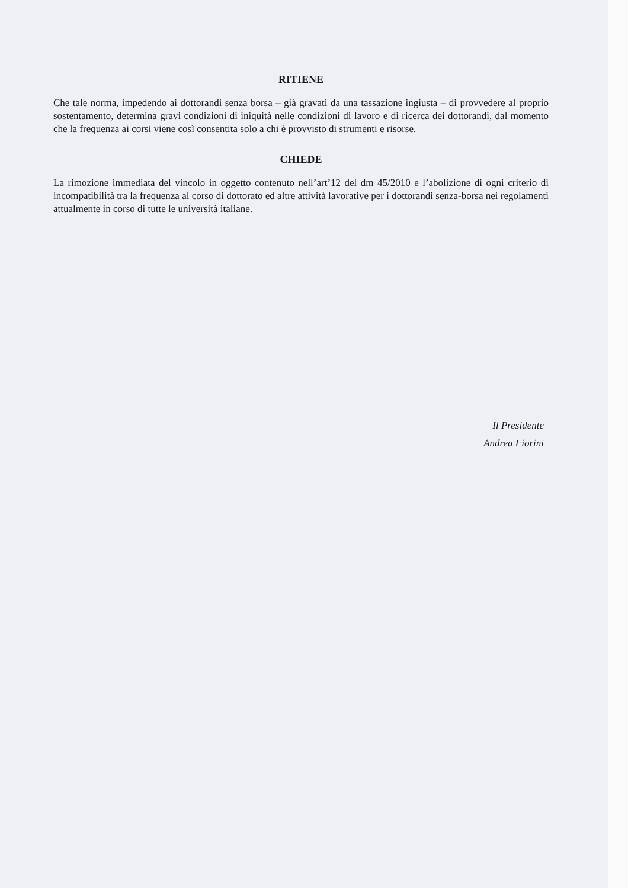RITIENE
Che tale norma, impedendo ai dottorandi senza borsa – già gravati da una tassazione ingiusta – di provvedere al proprio sostentamento, determina gravi condizioni di iniquità nelle condizioni di lavoro e di ricerca dei dottorandi, dal momento che la frequenza ai corsi viene così consentita solo a chi è provvisto di strumenti e risorse.
CHIEDE
La rimozione immediata del vincolo in oggetto contenuto nell’art’12 del dm 45/2010 e l’abolizione di ogni criterio di incompatibilità tra la frequenza al corso di dottorato ed altre attività lavorative per i dottorandi senza-borsa nei regolamenti attualmente in corso di tutte le università italiane.
Il Presidente
Andrea Fiorini